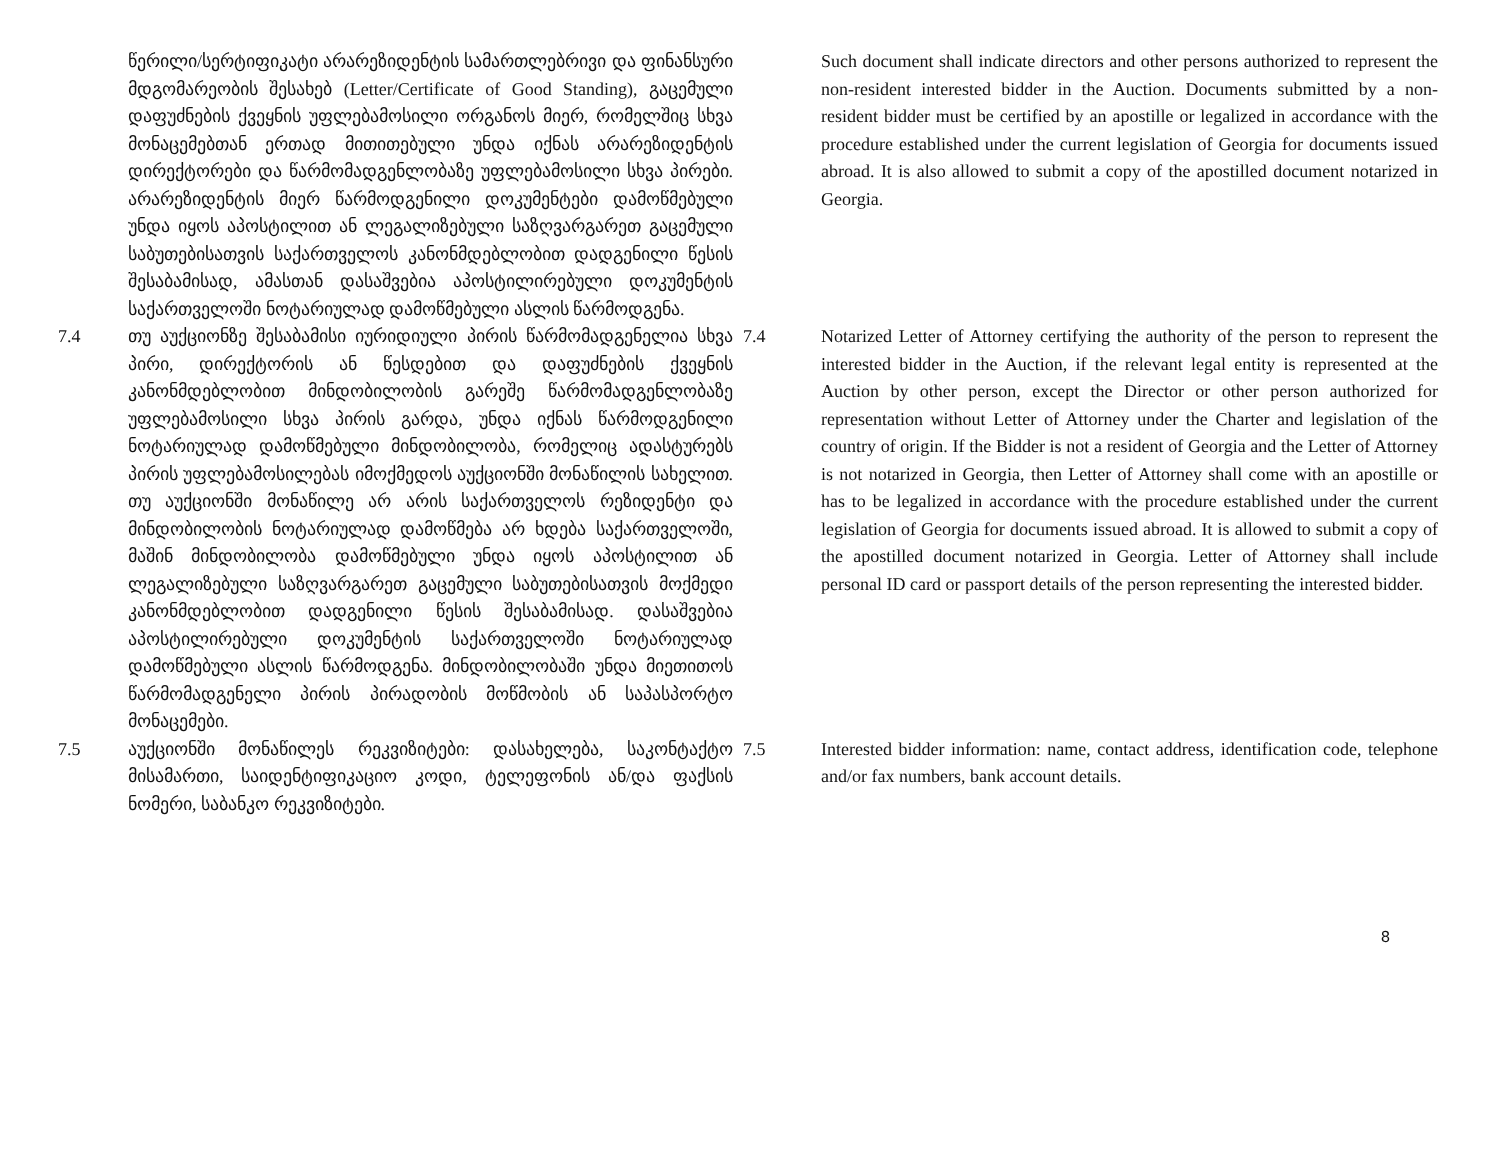წერილი/სერტიფიკატი არარეზიდენტის სამართლებრივი და ფინანსური მდგომარეობის შესახებ (Letter/Certificate of Good Standing), გაცემული დაფუძნების ქვეყნის უფლებამოსილი ორგანოს მიერ, რომელშიც სხვა მონაცემებთან ერთად მითითებული უნდა იქნას არარეზიდენტის დირექტორები და წარმომადგენლობაზე უფლებამოსილი სხვა პირები. არარეზიდენტის მიერ წარმოდგენილი დოკუმენტები დამოწმებული უნდა იყოს აპოსტილით ან ლეგალიზებული საზღვარგარეთ გაცემული საბუთებისათვის საქართველოს კანონმდებლობით დადგენილი წესის შესაბამისად, ამასთან დასაშვებია აპოსტილირებული დოკუმენტის საქართველოში ნოტარიულად დამოწმებული ასლის წარმოდგენა.
Such document shall indicate directors and other persons authorized to represent the non-resident interested bidder in the Auction. Documents submitted by a non-resident bidder must be certified by an apostille or legalized in accordance with the procedure established under the current legislation of Georgia for documents issued abroad. It is also allowed to submit a copy of the apostilled document notarized in Georgia.
7.4 თუ აუქციონზე შესაბამისი იურიდიული პირის წარმომადგენელია სხვა პირი, დირექტორის ან წესდებით და დაფუძნების ქვეყნის კანონმდებლობით მინდობილობის გარეშე წარმომადგენლობაზე უფლებამოსილი სხვა პირის გარდა, უნდა იქნას წარმოდგენილი ნოტარიულად დამოწმებული მინდობილობა, რომელიც ადასტურებს პირის უფლებამოსილებას იმოქმედოს აუქციონში მონაწილის სახელით. თუ აუქციონში მონაწილე არ არის საქართველოს რეზიდენტი და მინდობილობის ნოტარიულად დამოწმება არ ხდება საქართველოში, მაშინ მინდობილობა დამოწმებული უნდა იყოს აპოსტილით ან ლეგალიზებული საზღვარგარეთ გაცემული საბუთებისათვის მოქმედი კანონმდებლობით დადგენილი წესის შესაბამისად. დასაშვებია აპოსტილირებული დოკუმენტის საქართველოში ნოტარიულად დამოწმებული ასლის წარმოდგენა. მინდობილობაში უნდა მიეთითოს წარმომადგენელი პირის პირადობის მოწმობის ან საპასპორტო მონაცემები.
7.4 Notarized Letter of Attorney certifying the authority of the person to represent the interested bidder in the Auction, if the relevant legal entity is represented at the Auction by other person, except the Director or other person authorized for representation without Letter of Attorney under the Charter and legislation of the country of origin. If the Bidder is not a resident of Georgia and the Letter of Attorney is not notarized in Georgia, then Letter of Attorney shall come with an apostille or has to be legalized in accordance with the procedure established under the current legislation of Georgia for documents issued abroad. It is allowed to submit a copy of the apostilled document notarized in Georgia. Letter of Attorney shall include personal ID card or passport details of the person representing the interested bidder.
7.5 აუქციონში მონაწილეს რეკვიზიტები: დასახელება, საკონტაქტო მისამართი, საიდენტიფიკაციო კოდი, ტელეფონის ან/და ფაქსის ნომერი, საბანკო რეკვიზიტები.
7.5 Interested bidder information: name, contact address, identification code, telephone and/or fax numbers, bank account details.
8